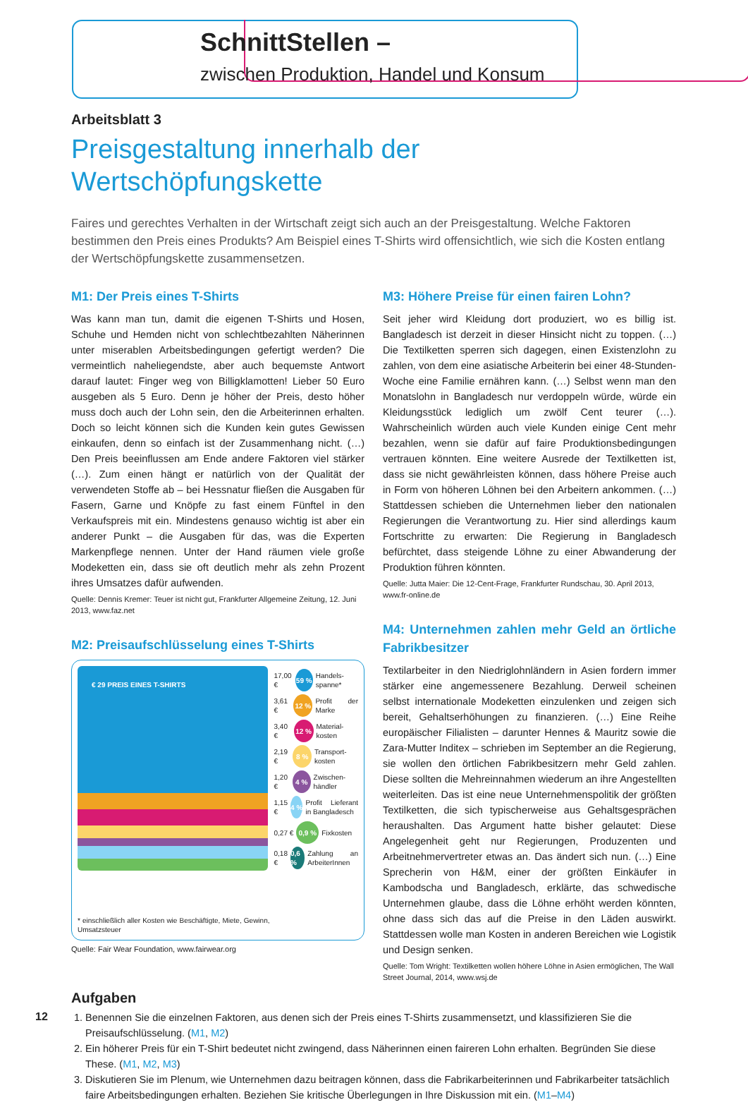SchnittStellen –
zwischen Produktion, Handel und Konsum
Arbeitsblatt 3
Preisgestaltung innerhalb der Wertschöpfungskette
Faires und gerechtes Verhalten in der Wirtschaft zeigt sich auch an der Preisgestaltung. Welche Faktoren bestimmen den Preis eines Produkts? Am Beispiel eines T-Shirts wird offensichtlich, wie sich die Kosten entlang der Wertschöpfungskette zusammensetzen.
M1: Der Preis eines T-Shirts
Was kann man tun, damit die eigenen T-Shirts und Hosen, Schuhe und Hemden nicht von schlechtbezahlten Näherinnen unter miserablen Arbeitsbedingungen gefertigt werden? Die vermeintlich naheliegendste, aber auch bequemste Antwort darauf lautet: Finger weg von Billigklamotten! Lieber 50 Euro ausgeben als 5 Euro. Denn je höher der Preis, desto höher muss doch auch der Lohn sein, den die Arbeiterinnen erhalten. Doch so leicht können sich die Kunden kein gutes Gewissen einkaufen, denn so einfach ist der Zusammenhang nicht. (…) Den Preis beeinflussen am Ende andere Faktoren viel stärker (…). Zum einen hängt er natürlich von der Qualität der verwendeten Stoffe ab – bei Hessnatur fließen die Ausgaben für Fasern, Garne und Knöpfe zu fast einem Fünftel in den Verkaufspreis mit ein. Mindestens genauso wichtig ist aber ein anderer Punkt – die Ausgaben für das, was die Experten Markenpflege nennen. Unter der Hand räumen viele große Modeketten ein, dass sie oft deutlich mehr als zehn Prozent ihres Umsatzes dafür aufwenden.
Quelle: Dennis Kremer: Teuer ist nicht gut, Frankfurter Allgemeine Zeitung, 12. Juni 2013, www.faz.net
M2: Preisaufschlüsselung eines T-Shirts
€ 29 PREIS EINES T-SHIRTS
* einschließlich aller Kosten wie Beschäftigte, Miete, Gewinn, Umsatzsteuer
17,00 € 59 % Handels-spanne*
3,61 € 12 % Profit der Marke
3,40 € 12 % Material-kosten
2,19 € 8 % Transport-kosten
1,20 € 4 % Zwischen-händler
1,15 € 4 % Profit Lieferant in Bangladesch
0,27 € 0,9 % Fixkosten
0,18 € 0,6 % Zahlung an ArbeiterInnen
Quelle: Fair Wear Foundation, www.fairwear.org
M3: Höhere Preise für einen fairen Lohn?
Seit jeher wird Kleidung dort produziert, wo es billig ist. Bangladesch ist derzeit in dieser Hinsicht nicht zu toppen. (…) Die Textilketten sperren sich dagegen, einen Existenzlohn zu zahlen, von dem eine asiatische Arbeiterin bei einer 48-Stunden-Woche eine Familie ernähren kann. (…) Selbst wenn man den Monatslohn in Bangladesch nur verdoppeln würde, würde ein Kleidungsstück lediglich um zwölf Cent teurer (…). Wahrscheinlich würden auch viele Kunden einige Cent mehr bezahlen, wenn sie dafür auf faire Produktionsbedingungen vertrauen könnten. Eine weitere Ausrede der Textilketten ist, dass sie nicht gewährleisten können, dass höhere Preise auch in Form von höheren Löhnen bei den Arbeitern ankommen. (…) Stattdessen schieben die Unternehmen lieber den nationalen Regierungen die Verantwortung zu. Hier sind allerdings kaum Fortschritte zu erwarten: Die Regierung in Bangladesch befürchtet, dass steigende Löhne zu einer Abwanderung der Produktion führen könnten.
Quelle: Jutta Maier: Die 12-Cent-Frage, Frankfurter Rundschau, 30. April 2013, www.fr-online.de
M4: Unternehmen zahlen mehr Geld an örtliche Fabrikbesitzer
Textilarbeiter in den Niedriglohnländern in Asien fordern immer stärker eine angemessenere Bezahlung. Derweil scheinen selbst internationale Modeketten einzulenken und zeigen sich bereit, Gehaltserhöhungen zu finanzieren. (…) Eine Reihe europäischer Filialisten – darunter Hennes & Mauritz sowie die Zara-Mutter Inditex – schrieben im September an die Regierung, sie wollen den örtlichen Fabrikbesitzern mehr Geld zahlen. Diese sollten die Mehreinnahmen wiederum an ihre Angestellten weiterleiten. Das ist eine neue Unternehmenspolitik der größten Textilketten, die sich typischerweise aus Gehaltsgesprächen heraushalten. Das Argument hatte bisher gelautet: Diese Angelegenheit geht nur Regierungen, Produzenten und Arbeitnehmervertreter etwas an. Das ändert sich nun. (…) Eine Sprecherin von H&M, einer der größten Einkäufer in Kambodscha und Bangladesch, erklärte, das schwedische Unternehmen glaube, dass die Löhne erhöht werden könnten, ohne dass sich das auf die Preise in den Läden auswirkt. Stattdessen wolle man Kosten in anderen Bereichen wie Logistik und Design senken.
Quelle: Tom Wright: Textilketten wollen höhere Löhne in Asien ermöglichen, The Wall Street Journal, 2014, www.wsj.de
Aufgaben
1. Benennen Sie die einzelnen Faktoren, aus denen sich der Preis eines T-Shirts zusammensetzt, und klassifizieren Sie die Preisaufschlüsselung. (M1, M2)
2. Ein höherer Preis für ein T-Shirt bedeutet nicht zwingend, dass Näherinnen einen faireren Lohn erhalten. Begründen Sie diese These. (M1, M2, M3)
3. Diskutieren Sie im Plenum, wie Unternehmen dazu beitragen können, dass die Fabrikarbeiterinnen und Fabrikarbeiter tatsächlich faire Arbeitsbedingungen erhalten. Beziehen Sie kritische Überlegungen in Ihre Diskussion mit ein. (M1–M4)
12